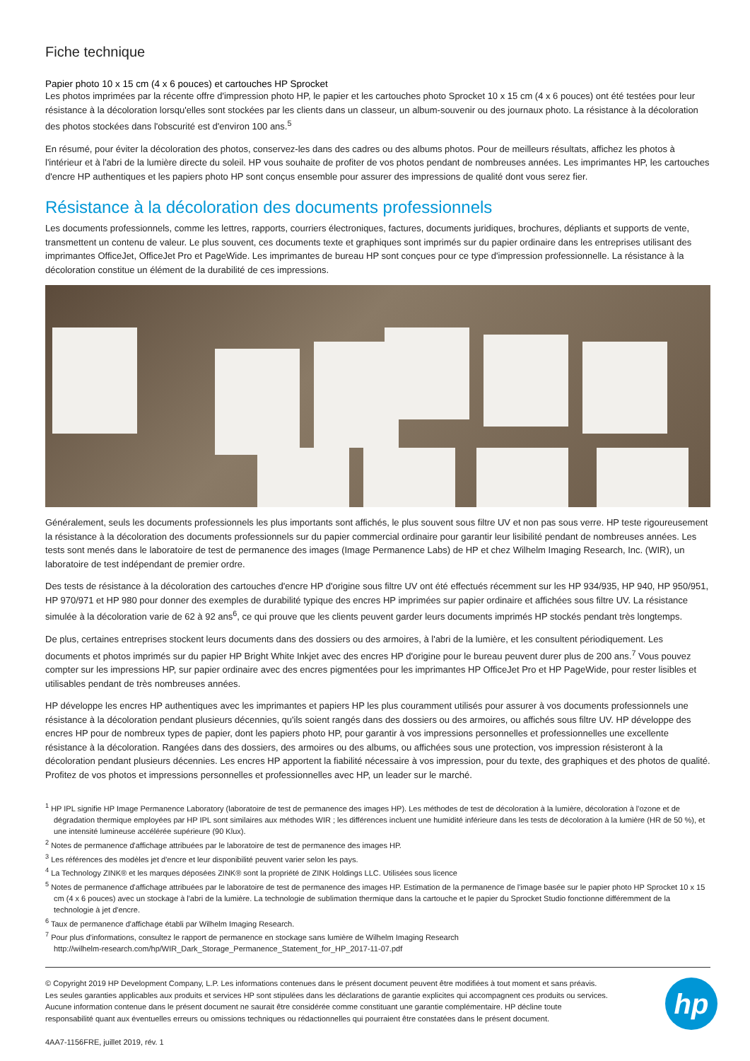Fiche technique
Papier photo 10 x 15 cm (4 x 6 pouces) et cartouches HP Sprocket
Les photos imprimées par la récente offre d'impression photo HP, le papier et les cartouches photo Sprocket 10 x 15 cm (4 x 6 pouces) ont été testées pour leur résistance à la décoloration lorsqu'elles sont stockées par les clients dans un classeur, un album-souvenir ou des journaux photo. La résistance à la décoloration des photos stockées dans l'obscurité est d'environ 100 ans.<sup>5</sup>
En résumé, pour éviter la décoloration des photos, conservez-les dans des cadres ou des albums photos. Pour de meilleurs résultats, affichez les photos à l'intérieur et à l'abri de la lumière directe du soleil. HP vous souhaite de profiter de vos photos pendant de nombreuses années. Les imprimantes HP, les cartouches d'encre HP authentiques et les papiers photo HP sont conçus ensemble pour assurer des impressions de qualité dont vous serez fier.
Résistance à la décoloration des documents professionnels
Les documents professionnels, comme les lettres, rapports, courriers électroniques, factures, documents juridiques, brochures, dépliants et supports de vente, transmettent un contenu de valeur. Le plus souvent, ces documents texte et graphiques sont imprimés sur du papier ordinaire dans les entreprises utilisant des imprimantes OfficeJet, OfficeJet Pro et PageWide. Les imprimantes de bureau HP sont conçues pour ce type d'impression professionnelle. La résistance à la décoloration constitue un élément de la durabilité de ces impressions.
Généralement, seuls les documents professionnels les plus importants sont affichés, le plus souvent sous filtre UV et non pas sous verre. HP teste rigoureusement la résistance à la décoloration des documents professionnels sur du papier commercial ordinaire pour garantir leur lisibilité pendant de nombreuses années. Les tests sont menés dans le laboratoire de test de permanence des images (Image Permanence Labs) de HP et chez Wilhelm Imaging Research, Inc. (WIR), un laboratoire de test indépendant de premier ordre.
Des tests de résistance à la décoloration des cartouches d'encre HP d'origine sous filtre UV ont été effectués récemment sur les HP 934/935, HP 940, HP 950/951, HP 970/971 et HP 980 pour donner des exemples de durabilité typique des encres HP imprimées sur papier ordinaire et affichées sous filtre UV. La résistance simulée à la décoloration varie de 62 à 92 ans<sup>6</sup>, ce qui prouve que les clients peuvent garder leurs documents imprimés HP stockés pendant très longtemps.
De plus, certaines entreprises stockent leurs documents dans des dossiers ou des armoires, à l'abri de la lumière, et les consultent périodiquement. Les documents et photos imprimés sur du papier HP Bright White Inkjet avec des encres HP d'origine pour le bureau peuvent durer plus de 200 ans.<sup>7</sup> Vous pouvez compter sur les impressions HP, sur papier ordinaire avec des encres pigmentées pour les imprimantes HP OfficeJet Pro et HP PageWide, pour rester lisibles et utilisables pendant de très nombreuses années.
HP développe les encres HP authentiques avec les imprimantes et papiers HP les plus couramment utilisés pour assurer à vos documents professionnels une résistance à la décoloration pendant plusieurs décennies, qu'ils soient rangés dans des dossiers ou des armoires, ou affichés sous filtre UV. HP développe des encres HP pour de nombreux types de papier, dont les papiers photo HP, pour garantir à vos impressions personnelles et professionnelles une excellente résistance à la décoloration. Rangées dans des dossiers, des armoires ou des albums, ou affichées sous une protection, vos impression résisteront à la décoloration pendant plusieurs décennies. Les encres HP apportent la fiabilité nécessaire à vos impression, pour du texte, des graphiques et des photos de qualité. Profitez de vos photos et impressions personnelles et professionnelles avec HP, un leader sur le marché.
<sup>1</sup> HP IPL signifie HP Image Permanence Laboratory (laboratoire de test de permanence des images HP). Les méthodes de test de décoloration à la lumière, décoloration à l'ozone et de dégradation thermique employées par HP IPL sont similaires aux méthodes WIR ; les différences incluent une humidité inférieure dans les tests de décoloration à la lumière (HR de 50 %), et une intensité lumineuse accélérée supérieure (90 Klux).
<sup>2</sup> Notes de permanence d'affichage attribuées par le laboratoire de test de permanence des images HP.
<sup>3</sup> Les références des modèles jet d'encre et leur disponibilité peuvent varier selon les pays.
<sup>4</sup> La Technology ZINK® et les marques déposées ZINK® sont la propriété de ZINK Holdings LLC. Utilisées sous licence
<sup>5</sup> Notes de permanence d'affichage attribuées par le laboratoire de test de permanence des images HP. Estimation de la permanence de l'image basée sur le papier photo HP Sprocket 10 x 15 cm (4 x 6 pouces) avec un stockage à l'abri de la lumière. La technologie de sublimation thermique dans la cartouche et le papier du Sprocket Studio fonctionne différemment de la technologie à jet d'encre.
<sup>6</sup> Taux de permanence d'affichage établi par Wilhelm Imaging Research.
<sup>7</sup> Pour plus d'informations, consultez le rapport de permanence en stockage sans lumière de Wilhelm Imaging Research
http://wilhelm-research.com/hp/WIR_Dark_Storage_Permanence_Statement_for_HP_2017-11-07.pdf
© Copyright 2019 HP Development Company, L.P. Les informations contenues dans le présent document peuvent être modifiées à tout moment et sans préavis. Les seules garanties applicables aux produits et services HP sont stipulées dans les déclarations de garantie explicites qui accompagnent ces produits ou services. Aucune information contenue dans le présent document ne saurait être considérée comme constituant une garantie complémentaire. HP décline toute responsabilité quant aux éventuelles erreurs ou omissions techniques ou rédactionnelles qui pourraient être constatées dans le présent document.
4AA7-1156FRE, juillet 2019, rév. 1
hp